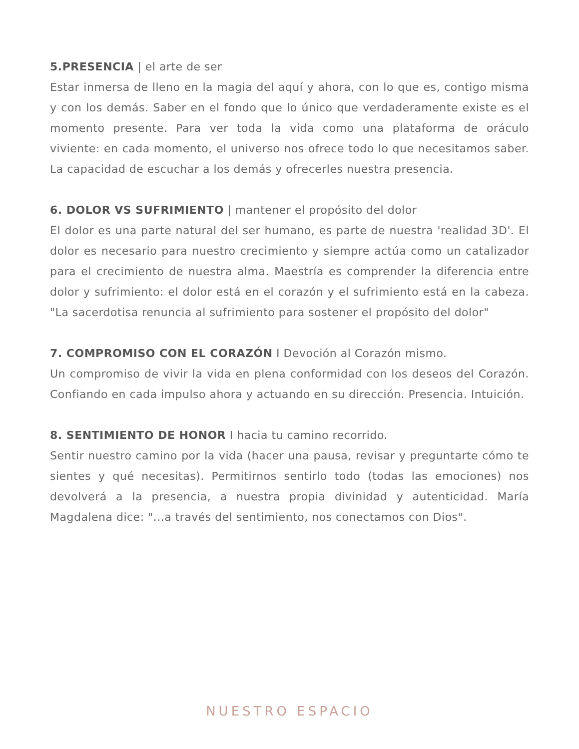5.PRESENCIA | el arte de ser
Estar inmersa de lleno en la magia del aquí y ahora, con lo que es, contigo misma y con los demás. Saber en el fondo que lo único que verdaderamente existe es el momento presente. Para ver toda la vida como una plataforma de oráculo viviente: en cada momento, el universo nos ofrece todo lo que necesitamos saber. La capacidad de escuchar a los demás y ofrecerles nuestra presencia.
6. DOLOR VS SUFRIMIENTO | mantener el propósito del dolor
El dolor es una parte natural del ser humano, es parte de nuestra 'realidad 3D'. El dolor es necesario para nuestro crecimiento y siempre actúa como un catalizador para el crecimiento de nuestra alma. Maestría es comprender la diferencia entre dolor y sufrimiento: el dolor está en el corazón y el sufrimiento está en la cabeza. "La sacerdotisa renuncia al sufrimiento para sostener el propósito del dolor"
7. COMPROMISO CON EL CORAZÓN I Devoción al Corazón mismo.
Un compromiso de vivir la vida en plena conformidad con los deseos del Corazón. Confiando en cada impulso ahora y actuando en su dirección. Presencia. Intuición.
8. SENTIMIENTO DE HONOR I hacia tu camino recorrido.
Sentir nuestro camino por la vida (hacer una pausa, revisar y preguntarte cómo te sientes y qué necesitas). Permitirnos sentirlo todo (todas las emociones) nos devolverá a la presencia, a nuestra propia divinidad y autenticidad. María Magdalena dice: "...a través del sentimiento, nos conectamos con Dios".
NUESTRO ESPACIO